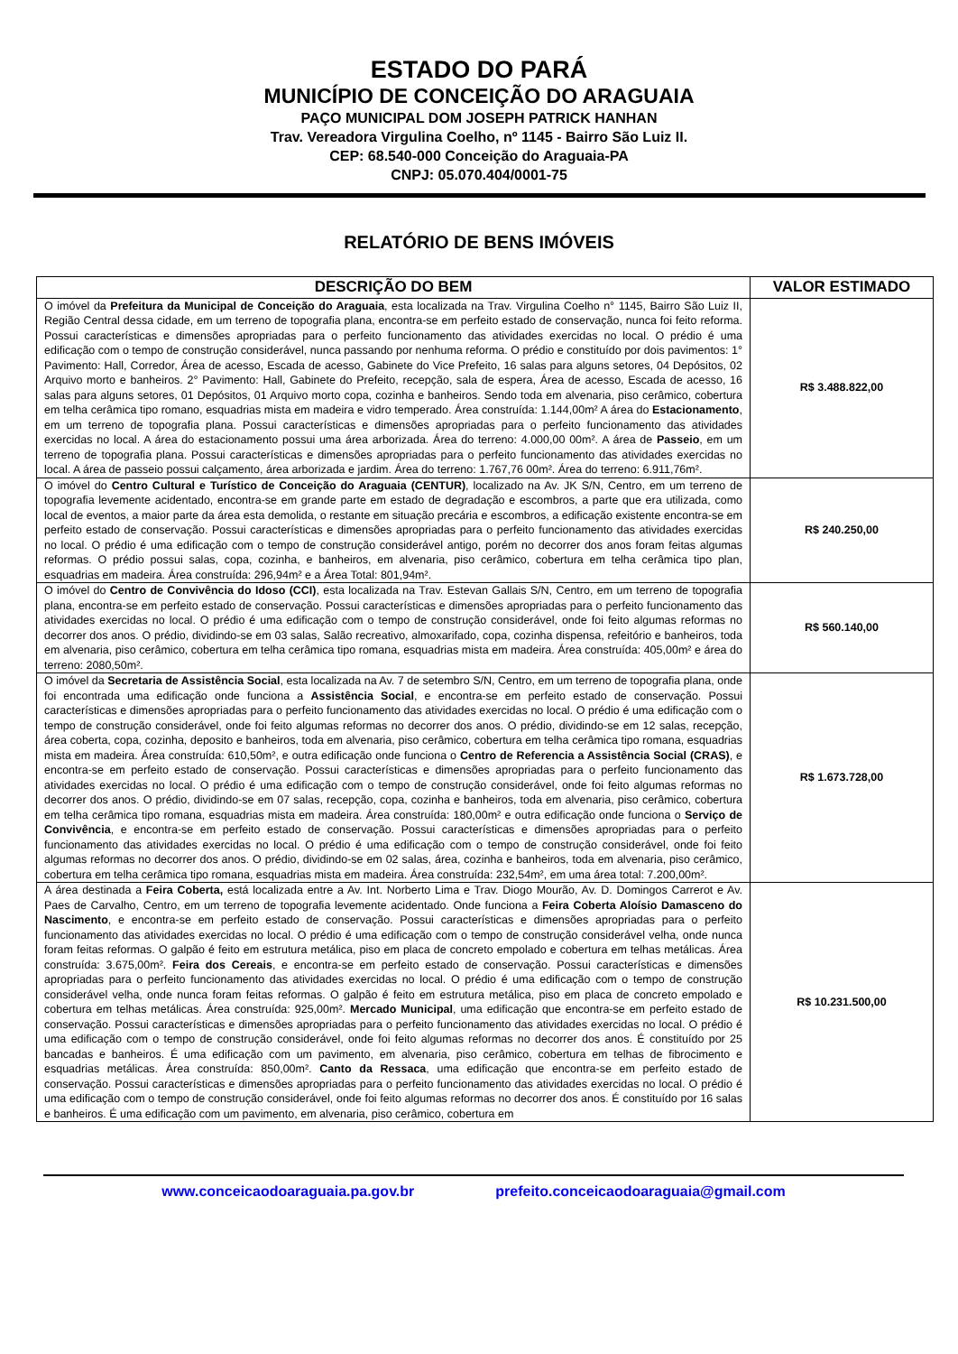ESTADO DO PARÁ
MUNICÍPIO DE CONCEIÇÃO DO ARAGUAIA
PAÇO MUNICIPAL DOM JOSEPH PATRICK HANHAN
Trav. Vereadora Virgulina Coelho, nº 1145 - Bairro São Luiz II.
CEP: 68.540-000 Conceição do Araguaia-PA
CNPJ: 05.070.404/0001-75
RELATÓRIO DE BENS IMÓVEIS
| DESCRIÇÃO DO BEM | VALOR ESTIMADO |
| --- | --- |
| O imóvel da Prefeitura da Municipal de Conceição do Araguaia , esta localizada na Trav. Virgulina Coelho n° 1145, Bairro São Luiz II, Região Central dessa cidade, em um terreno de topografia plana, encontra-se em perfeito estado de conservação, nunca foi feito reforma. Possui características e dimensões apropriadas para o perfeito funcionamento das atividades exercidas no local. O prédio é uma edificação com o tempo de construção considerável, nunca passando por nenhuma reforma. O prédio e constituído por dois pavimentos: 1° Pavimento: Hall, Corredor, Área de acesso, Escada de acesso, Gabinete do Vice Prefeito, 16 salas para alguns setores, 04 Depósitos, 02 Arquivo morto e banheiros. 2° Pavimento: Hall, Gabinete do Prefeito, recepção, sala de espera, Área de acesso, Escada de acesso, 16 salas para alguns setores, 01 Depósitos, 01 Arquivo morto copa, cozinha e banheiros. Sendo toda em alvenaria, piso cerâmico, cobertura em telha cerâmica tipo romano, esquadrias mista em madeira e vidro temperado. Área construída: 1.144,00m² A área do Estacionamento , em um terreno de topografia plana. Possui características e dimensões apropriadas para o perfeito funcionamento das atividades exercidas no local. A área do estacionamento possui uma área arborizada. Área do terreno: 4.000,00 00m². A área de Passeio , em um terreno de topografia plana. Possui características e dimensões apropriadas para o perfeito funcionamento das atividades exercidas no local. A área de passeio possui calçamento, área arborizada e jardim. Área do terreno: 1.767,76 00m². Área do terreno: 6.911,76m². | R$ 3.488.822,00 |
| O imóvel do Centro Cultural e Turístico de Conceição do Araguaia (CENTUR) , localizado na Av. JK S/N, Centro, em um terreno de topografia levemente acidentado, encontra-se em grande parte em estado de degradação e escombros, a parte que era utilizada, como local de eventos, a maior parte da área esta demolida, o restante em situação precária e escombros, a edificação existente encontra-se em perfeito estado de conservação. Possui características e dimensões apropriadas para o perfeito funcionamento das atividades exercidas no local. O prédio é uma edificação com o tempo de construção considerável antigo, porém no decorrer dos anos foram feitas algumas reformas. O prédio possui salas, copa, cozinha, e banheiros, em alvenaria, piso cerâmico, cobertura em telha cerâmica tipo plan, esquadrias em madeira. Área construída: 296,94m² e a Área Total: 801,94m². | R$ 240.250,00 |
| O imóvel do Centro de Convivência do Idoso (CCI) , esta localizada na Trav. Estevan Gallais S/N, Centro, em um terreno de topografia plana, encontra-se em perfeito estado de conservação. Possui características e dimensões apropriadas para o perfeito funcionamento das atividades exercidas no local. O prédio é uma edificação com o tempo de construção considerável, onde foi feito algumas reformas no decorrer dos anos. O prédio, dividindo-se em 03 salas, Salão recreativo, almoxarifado, copa, cozinha dispensa, refeitório e banheiros, toda em alvenaria, piso cerâmico, cobertura em telha cerâmica tipo romana, esquadrias mista em madeira. Área construída: 405,00m² e área do terreno: 2080,50m². | R$ 560.140,00 |
| O imóvel da Secretaria de Assistência Social , esta localizada na Av. 7 de setembro S/N, Centro, em um terreno de topografia plana, onde foi encontrada uma edificação onde funciona a Assistência Social , e encontra-se em perfeito estado de conservação. Possui características e dimensões apropriadas para o perfeito funcionamento das atividades exercidas no local. O prédio é uma edificação com o tempo de construção considerável, onde foi feito algumas reformas no decorrer dos anos. O prédio, dividindo-se em 12 salas, recepção, área coberta, copa, cozinha, deposito e banheiros, toda em alvenaria, piso cerâmico, cobertura em telha cerâmica tipo romana, esquadrias mista em madeira. Área construída: 610,50m², e outra edificação onde funciona o Centro de Referencia a Assistência Social (CRAS) , e encontra-se em perfeito estado de conservação. Possui características e dimensões apropriadas para o perfeito funcionamento das atividades exercidas no local. O prédio é uma edificação com o tempo de construção considerável, onde foi feito algumas reformas no decorrer dos anos. O prédio, dividindo-se em 07 salas, recepção, copa, cozinha e banheiros, toda em alvenaria, piso cerâmico, cobertura em telha cerâmica tipo romana, esquadrias mista em madeira. Área construída: 180,00m² e outra edificação onde funciona o Serviço de Convivência , e encontra-se em perfeito estado de conservação. Possui características e dimensões apropriadas para o perfeito funcionamento das atividades exercidas no local. O prédio é uma edificação com o tempo de construção considerável, onde foi feito algumas reformas no decorrer dos anos. O prédio, dividindo-se em 02 salas, área, cozinha e banheiros, toda em alvenaria, piso cerâmico, cobertura em telha cerâmica tipo romana, esquadrias mista em madeira. Área construída: 232,54m², em uma área total: 7.200,00m². | R$ 1.673.728,00 |
| A área destinada a Feira Coberta, está localizada entre a Av. Int. Norberto Lima e Trav. Diogo Mourão, Av. D. Domingos Carrerot e Av. Paes de Carvalho, Centro, em um terreno de topografia levemente acidentado. Onde funciona a Feira Coberta Aloísio Damasceno do Nascimento , e encontra-se em perfeito estado de conservação. Possui características e dimensões apropriadas para o perfeito funcionamento das atividades exercidas no local. O prédio é uma edificação com o tempo de construção considerável velha, onde nunca foram feitas reformas. O galpão é feito em estrutura metálica, piso em placa de concreto empolado e cobertura em telhas metálicas. Área construída: 3.675,00m². Feira dos Cereais , e encontra-se em perfeito estado de conservação. Possui características e dimensões apropriadas para o perfeito funcionamento das atividades exercidas no local. O prédio é uma edificação com o tempo de construção considerável velha, onde nunca foram feitas reformas. O galpão é feito em estrutura metálica, piso em placa de concreto empolado e cobertura em telhas metálicas. Área construída: 925,00m². Mercado Municipal , uma edificação que encontra-se em perfeito estado de conservação. Possui características e dimensões apropriadas para o perfeito funcionamento das atividades exercidas no local. O prédio é uma edificação com o tempo de construção considerável, onde foi feito algumas reformas no decorrer dos anos. É constituído por 25 bancadas e banheiros. É uma edificação com um pavimento, em alvenaria, piso cerâmico, cobertura em telhas de fibrocimento e esquadrias metálicas. Área construída: 850,00m². Canto da Ressaca , uma edificação que encontra-se em perfeito estado de conservação. Possui características e dimensões apropriadas para o perfeito funcionamento das atividades exercidas no local. O prédio é uma edificação com o tempo de construção considerável, onde foi feito algumas reformas no decorrer dos anos. É constituído por 16 salas e banheiros. É uma edificação com um pavimento, em alvenaria, piso cerâmico, cobertura em | R$ 10.231.500,00 |
www.conceicaodoaraguaia.pa.gov.br prefeito.conceicaodoaraguaia@gmail.com